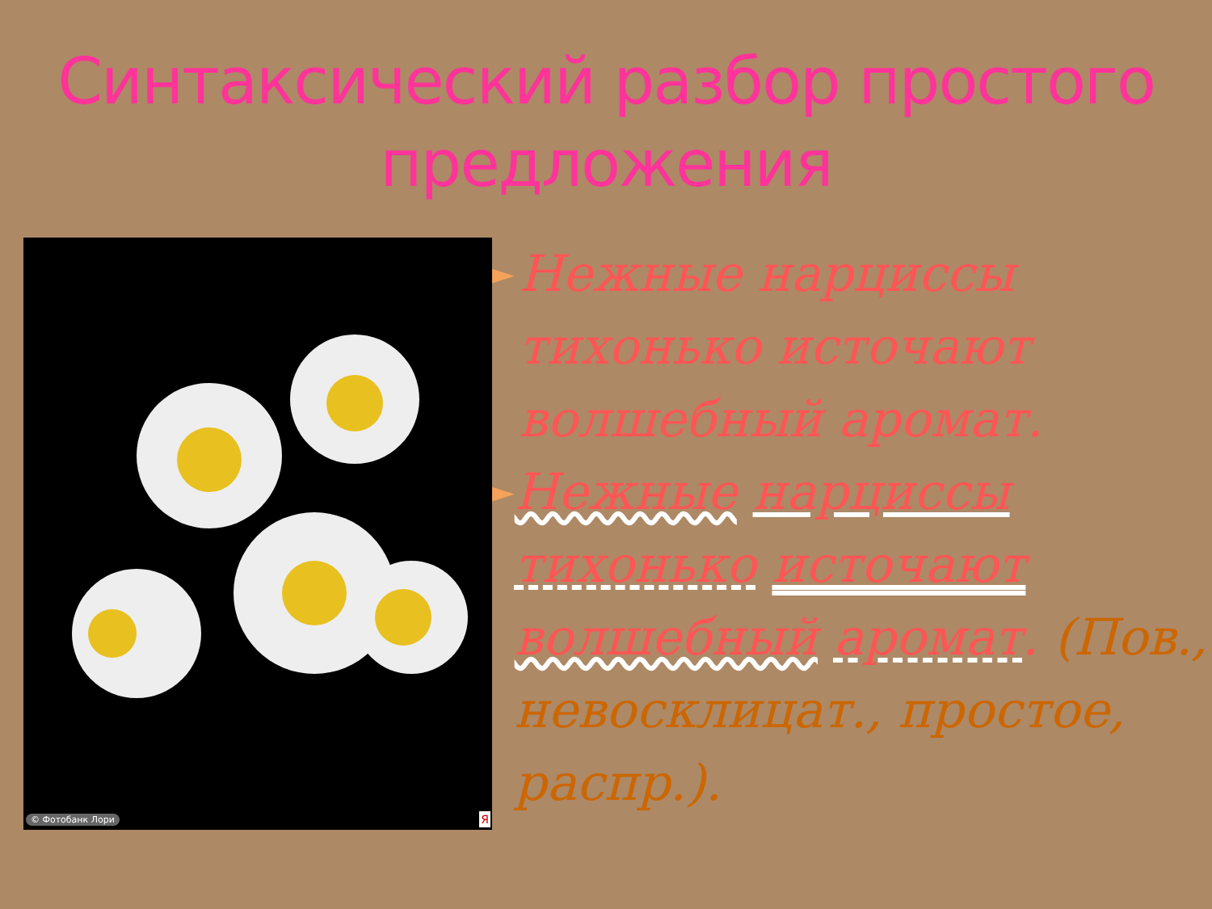Синтаксический разбор простого
предложения
© Фотобанк Лори Я
► Нежные нарциссы тихонько источают волшебный аромат.
►
Нежные нарциссы тихонько источают волшебный аромат. (Пов., невосклицат., простое, распр.).